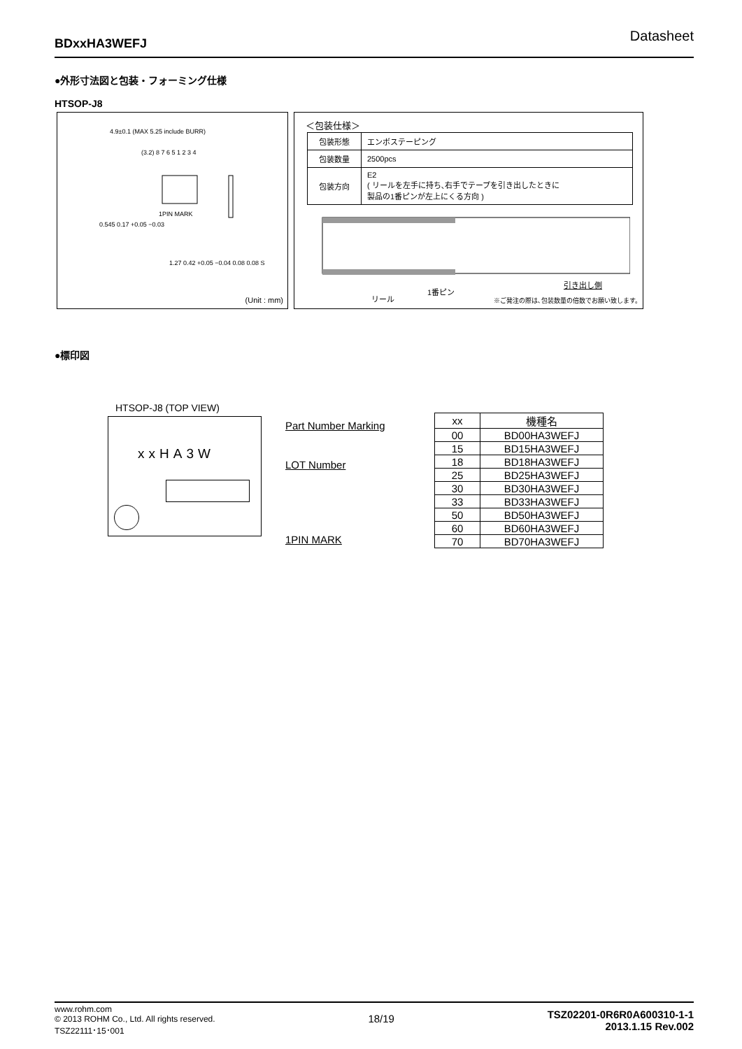BDxxHA3WEFJ Datasheet
●外形寸法図と包装・フォーミング仕様
HTSOP-J8
4.9±0.1 (MAX 5.25 include BURR)
(3.2) 8 7 6 5 1 2 3 4
1PIN MARK
0.545 0.17 +0.05 −0.03
1.27 0.42 +0.05 −0.04 0.08 0.08 S
(Unit : mm)
＜包装仕様＞
| 包装形態 | エンボステーピング |
| 包装数量 | 2500pcs |
| 包装方向 | E2 ( リールを左手に持ち､右手でテープを引き出したときに 製品の1番ピンが左上にくる方向 ) |
リール
1番ピン
引き出し側
※ご発注の際は､包装数量の倍数でお願い致します。
●標印図
HTSOP-J8 (TOP VIEW)
xxHA3W Part Number Marking
LOT Number
1PIN MARK
| xx | 機種名 |
| --- | --- |
| 00 | BD00HA3WEFJ |
| 15 | BD15HA3WEFJ |
| 18 | BD18HA3WEFJ |
| 25 | BD25HA3WEFJ |
| 30 | BD30HA3WEFJ |
| 33 | BD33HA3WEFJ |
| 50 | BD50HA3WEFJ |
| 60 | BD60HA3WEFJ |
| 70 | BD70HA3WEFJ |
www.rohm.com
© 2013 ROHM Co., Ltd. All rights reserved.
TSZ22111･15･001
18/19
TSZ02201-0R6R0A600310-1-1
2013.1.15 Rev.002